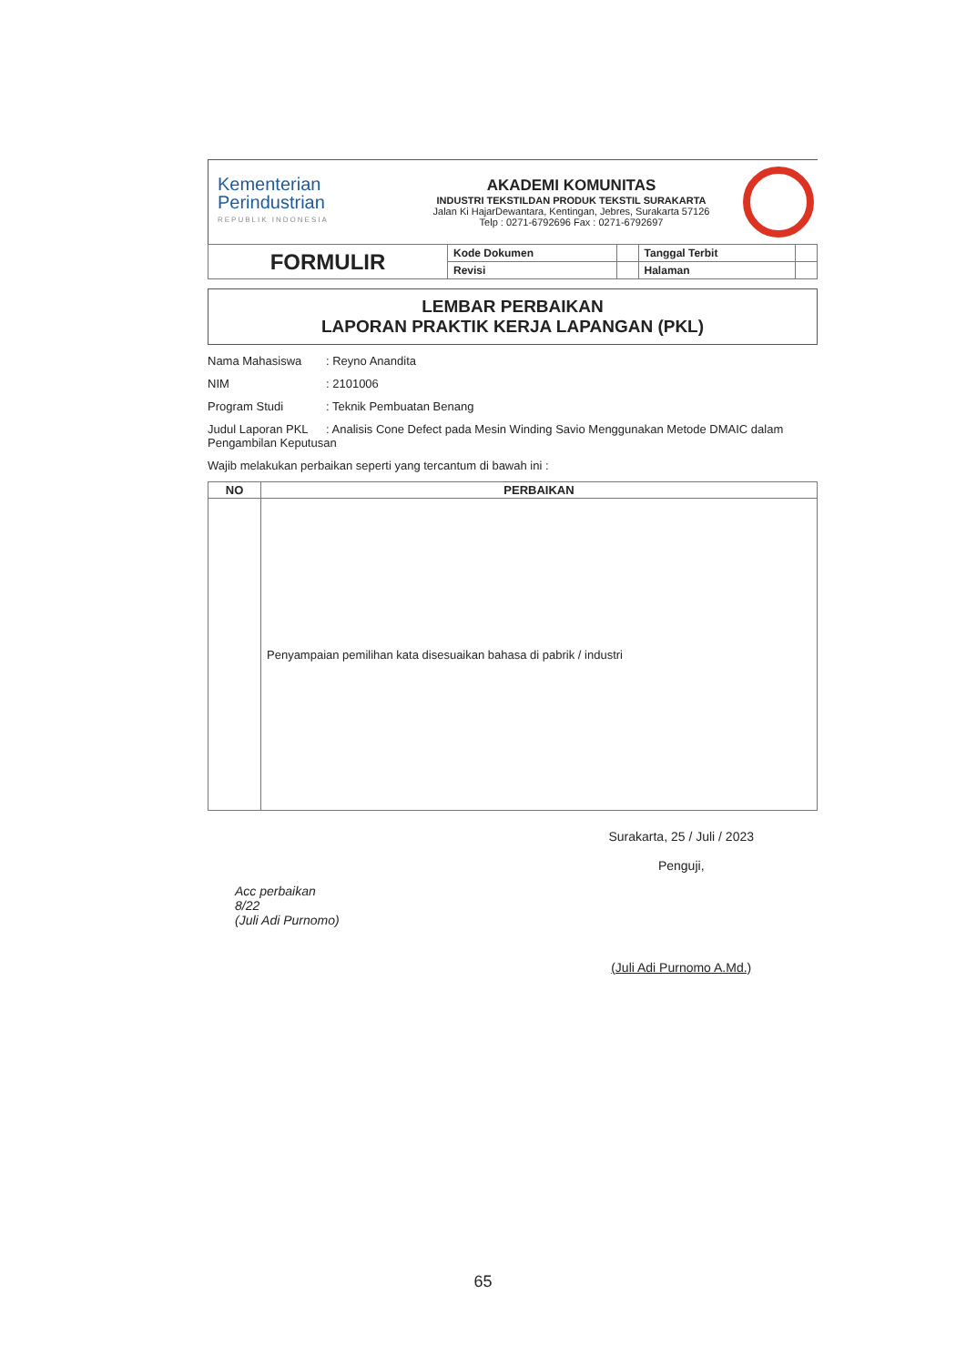Kementerian
Perindustrian
REPUBLIK INDONESIA
AKADEMI KOMUNITAS
INDUSTRI TEKSTILDAN PRODUK TEKSTIL SURAKARTA
Jalan Ki HajarDewantara, Kentingan, Jebres, Surakarta 57126
Telp : 0271-6792696 Fax : 0271-6792697
| FORMULIR | Kode Dokumen | | Tanggal Terbit | |
| | Revisi | | Halaman | |
LEMBAR PERBAIKAN
LAPORAN PRAKTIK KERJA LAPANGAN (PKL)
Nama Mahasiswa: Reyno Anandita
NIM: 2101006
Program Studi: Teknik Pembuatan Benang
Judul Laporan PKL: Analisis Cone Defect pada Mesin Winding Savio Menggunakan Metode DMAIC dalam Pengambilan Keputusan
Wajib melakukan perbaikan seperti yang tercantum di bawah ini :
| NO | PERBAIKAN |
| --- | --- |
| | Penyampaian pemilihan kata disesuaikan bahasa di pabrik / industri |
Acc perbaikan
8/22
(Juli Adi Purnomo)
Surakarta, 25 / Juli / 2023
Penguji,
(Juli Adi Purnomo A.Md.)
65